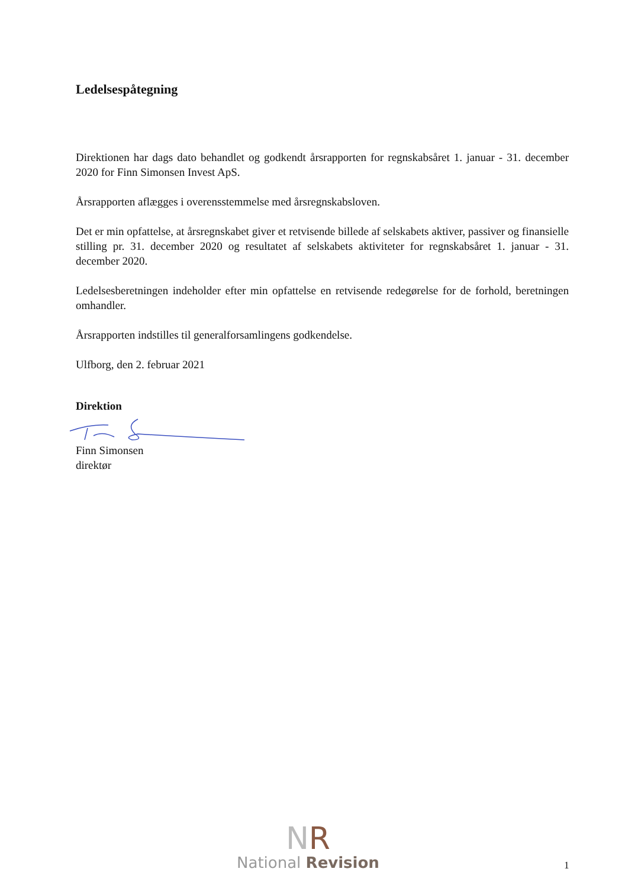Ledelsespåtegning
Direktionen har dags dato behandlet og godkendt årsrapporten for regnskabsåret 1. januar - 31. december 2020 for Finn Simonsen Invest ApS.
Årsrapporten aflægges i overensstemmelse med årsregnskabsloven.
Det er min opfattelse, at årsregnskabet giver et retvisende billede af selskabets aktiver, passiver og finansielle stilling pr. 31. december 2020 og resultatet af selskabets aktiviteter for regnskabsåret 1. januar - 31. december 2020.
Ledelsesberetningen indeholder efter min opfattelse en retvisende redegørelse for de forhold, beretningen omhandler.
Årsrapporten indstilles til generalforsamlingens godkendelse.
Ulfborg, den 2. februar 2021
Direktion
Finn Simonsen
direktør
NR
National Revision
1